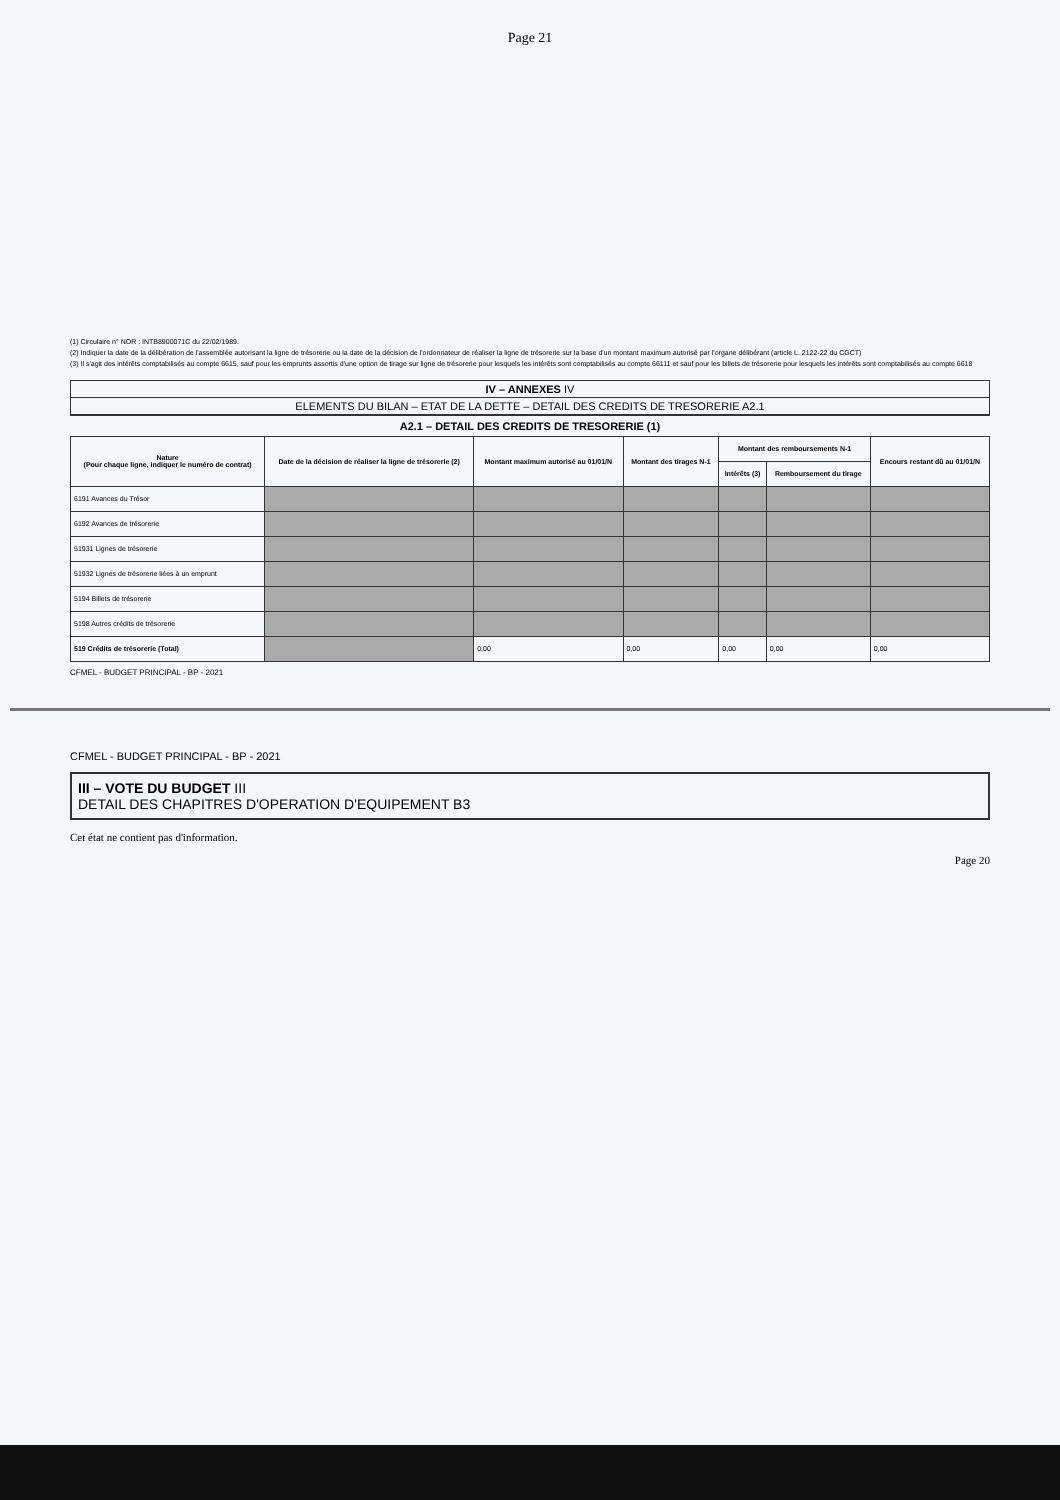Page 21
(1) Circulaire n° NOR : INTB8900071C du 22/02/1989.
(2) Indiquer la date de la délibération de l'assemblée autorisant la ligne de trésorerie ou la date de la décision de l'ordonnateur de réaliser la ligne de trésorerie sur la base d'un montant maximum autorisé par l'organe délibérant (article L. 2122-22 du CGCT)
(3) Il s'agit des intérêts comptabilisés au compte 6615, sauf pour les emprunts assortis d'une option de tirage sur ligne de trésorerie pour lesquels les intérêts sont comptabilisés au compte 66111 et sauf pour les billets de trésorerie pour lesquels les intérêts sont comptabilisés au compte 6618
IV – ANNEXES IV
ELEMENTS DU BILAN – ETAT DE LA DETTE – DETAIL DES CREDITS DE TRESORERIE A2.1
A2.1 – DETAIL DES CREDITS DE TRESORERIE (1)
| Nature (Pour chaque ligne, indiquer le numéro de contrat) | Date de la décision de réaliser la ligne de trésorerie (2) | Montant maximum autorisé au 01/01/N | Montant des tirages N-1 | Montant des remboursements N-1 | | Encours restant dû au 01/01/N |
| --- | --- | --- | --- | --- | --- | --- |
| | | | | Intérêts (3) | Remboursement du tirage | |
| 6191 Avances du Trésor | | | | | | |
| 6192 Avances de trésorerie | | | | | | |
| 51931 Lignes de trésorerie | | | | | | |
| 51932 Lignes de trésorerie liées à un emprunt | | | | | | |
| 5194 Billets de trésorerie | | | | | | |
| 5198 Autres crédits de trésorerie | | | | | | |
| 519 Crédits de trésorerie (Total) | | 0,00 | 0,00 | 0,00 | 0,00 | 0,00 |
CFMEL - BUDGET PRINCIPAL - BP - 2021
CFMEL - BUDGET PRINCIPAL - BP - 2021
III – VOTE DU BUDGET III
DETAIL DES CHAPITRES D'OPERATION D'EQUIPEMENT B3
Cet état ne contient pas d'information.
Page 20